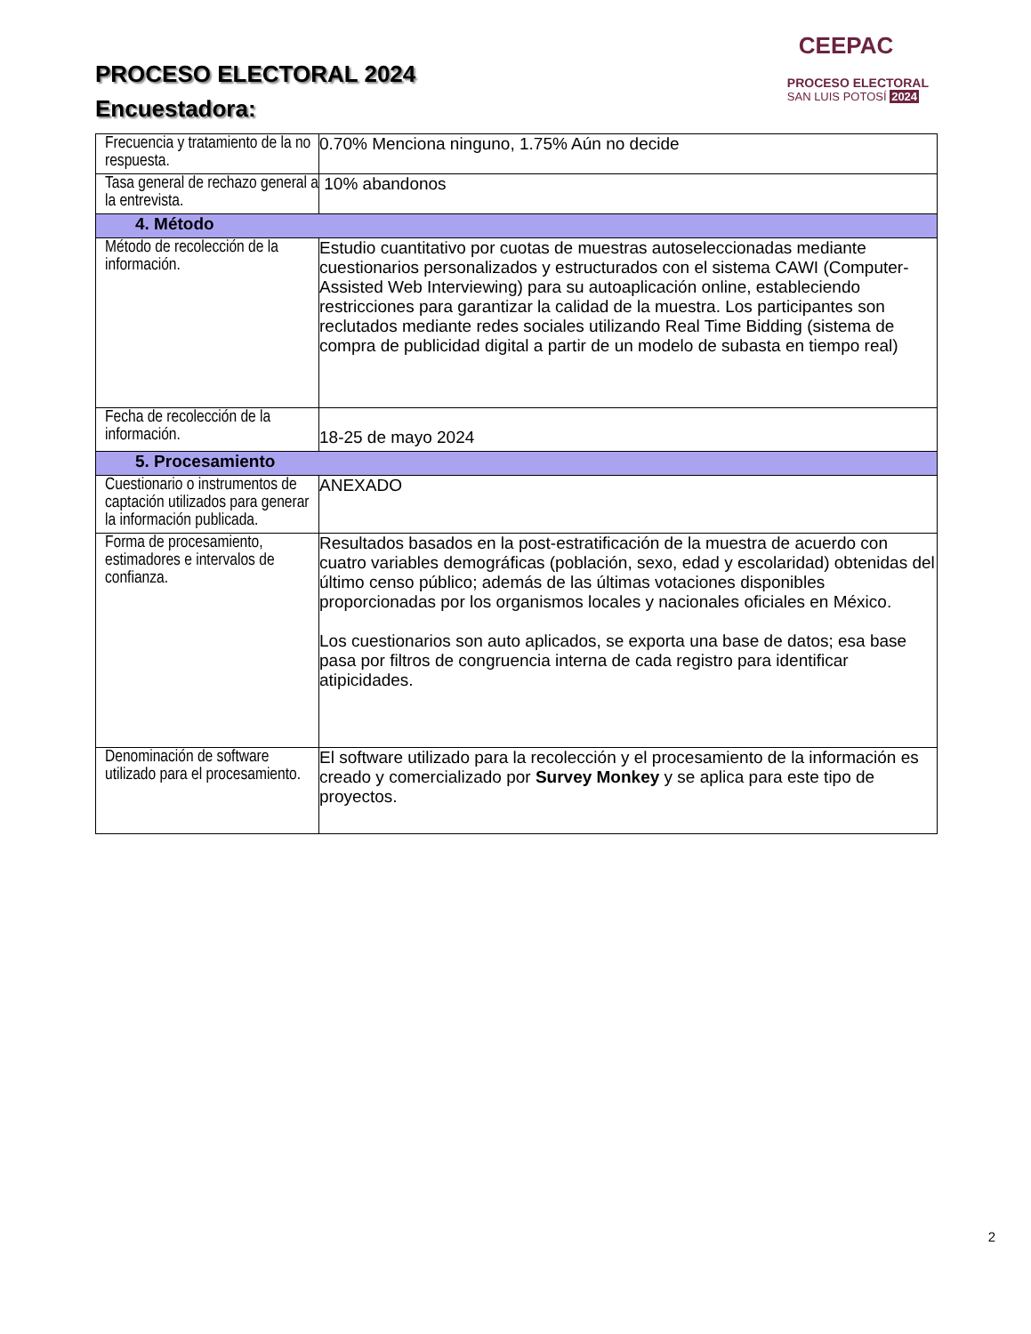PROCESO ELECTORAL 2024
Encuestadora:
CEEPAC
PROCESO ELECTORAL
SAN LUIS POTOSÍ 2024
| Frecuencia y tratamiento de la no respuesta. | 0.70% Menciona ninguno, 1.75% Aún no decide |
| Tasa general de rechazo general a la entrevista. | 10% abandonos |
| 4. Método | |
| Método de recolección de la información. | Estudio cuantitativo por cuotas de muestras autoseleccionadas mediante cuestionarios personalizados y estructurados con el sistema CAWI (Computer-Assisted Web Interviewing) para su autoaplicación online, estableciendo restricciones para garantizar la calidad de la muestra. Los participantes son reclutados mediante redes sociales utilizando Real Time Bidding (sistema de compra de publicidad digital a partir de un modelo de subasta en tiempo real) |
| Fecha de recolección de la información. | 18-25 de mayo 2024 |
| 5. Procesamiento | |
| Cuestionario o instrumentos de captación utilizados para generar la información publicada. | ANEXADO |
| Forma de procesamiento, estimadores e intervalos de confianza. | Resultados basados en la post-estratificación de la muestra de acuerdo con cuatro variables demográficas (población, sexo, edad y escolaridad) obtenidas del último censo público; además de las últimas votaciones disponibles proporcionadas por los organismos locales y nacionales oficiales en México. Los cuestionarios son auto aplicados, se exporta una base de datos; esa base pasa por filtros de congruencia interna de cada registro para identificar atipicidades. |
| Denominación de software utilizado para el procesamiento. | El software utilizado para la recolección y el procesamiento de la información es creado y comercializado por Survey Monkey y se aplica para este tipo de proyectos. |
2